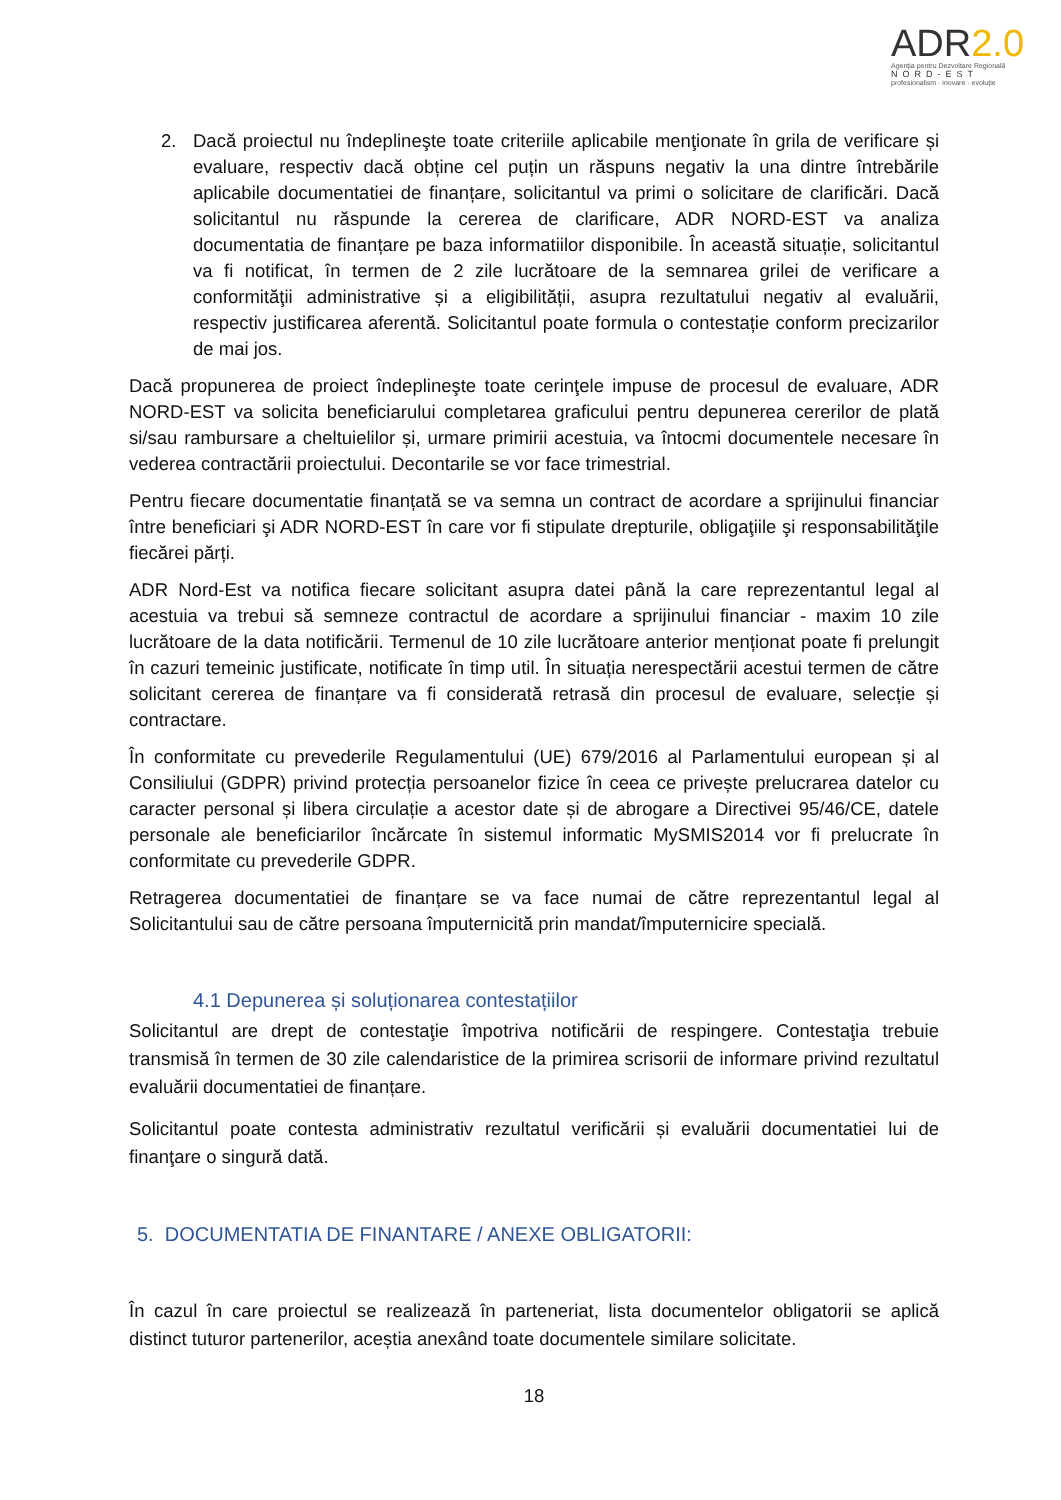ADR2.0
Agenția pentru Dezvoltare Regională
NORD-EST
profesionalism · inovare · evoluție
2. Dacă proiectul nu îndeplineşte toate criteriile aplicabile menţionate în grila de verificare și evaluare, respectiv dacă obține cel puțin un răspuns negativ la una dintre întrebările aplicabile documentatiei de finanțare, solicitantul va primi o solicitare de clarificări. Dacă solicitantul nu răspunde la cererea de clarificare, ADR NORD-EST va analiza documentatia de finanțare pe baza informatiilor disponibile. În această situație, solicitantul va fi notificat, în termen de 2 zile lucrătoare de la semnarea grilei de verificare a conformităţii administrative și a eligibilității, asupra rezultatului negativ al evaluării, respectiv justificarea aferentă. Solicitantul poate formula o contestație conform precizarilor de mai jos.
Dacă propunerea de proiect îndeplineşte toate cerinţele impuse de procesul de evaluare, ADR NORD-EST va solicita beneficiarului completarea graficului pentru depunerea cererilor de plată si/sau rambursare a cheltuielilor și, urmare primirii acestuia, va întocmi documentele necesare în vederea contractării proiectului. Decontarile se vor face trimestrial.
Pentru fiecare documentatie finanțată se va semna un contract de acordare a sprijinului financiar între beneficiari şi ADR NORD-EST în care vor fi stipulate drepturile, obligaţiile şi responsabilităţile fiecărei părți.
ADR Nord-Est va notifica fiecare solicitant asupra datei până la care reprezentantul legal al acestuia va trebui să semneze contractul de acordare a sprijinului financiar - maxim 10 zile lucrătoare de la data notificării. Termenul de 10 zile lucrătoare anterior menționat poate fi prelungit în cazuri temeinic justificate, notificate în timp util. În situația nerespectării acestui termen de către solicitant cererea de finanțare va fi considerată retrasă din procesul de evaluare, selecție și contractare.
În conformitate cu prevederile Regulamentului (UE) 679/2016 al Parlamentului european și al Consiliului (GDPR) privind protecția persoanelor fizice în ceea ce privește prelucrarea datelor cu caracter personal și libera circulație a acestor date și de abrogare a Directivei 95/46/CE, datele personale ale beneficiarilor încărcate în sistemul informatic MySMIS2014 vor fi prelucrate în conformitate cu prevederile GDPR.
Retragerea documentatiei de finanțare se va face numai de către reprezentantul legal al Solicitantului sau de către persoana împuternicită prin mandat/împuternicire specială.
4.1 Depunerea și soluționarea contestațiilor
Solicitantul are drept de contestaţie împotriva notificării de respingere. Contestaţia trebuie transmisă în termen de 30 zile calendaristice de la primirea scrisorii de informare privind rezultatul evaluării documentatiei de finanțare.
Solicitantul poate contesta administrativ rezultatul verificării și evaluării documentatiei lui de finanţare o singură dată.
5. DOCUMENTATIA DE FINANTARE / ANEXE OBLIGATORII:
În cazul în care proiectul se realizează în parteneriat, lista documentelor obligatorii se aplică distinct tuturor partenerilor, aceștia anexând toate documentele similare solicitate.
18